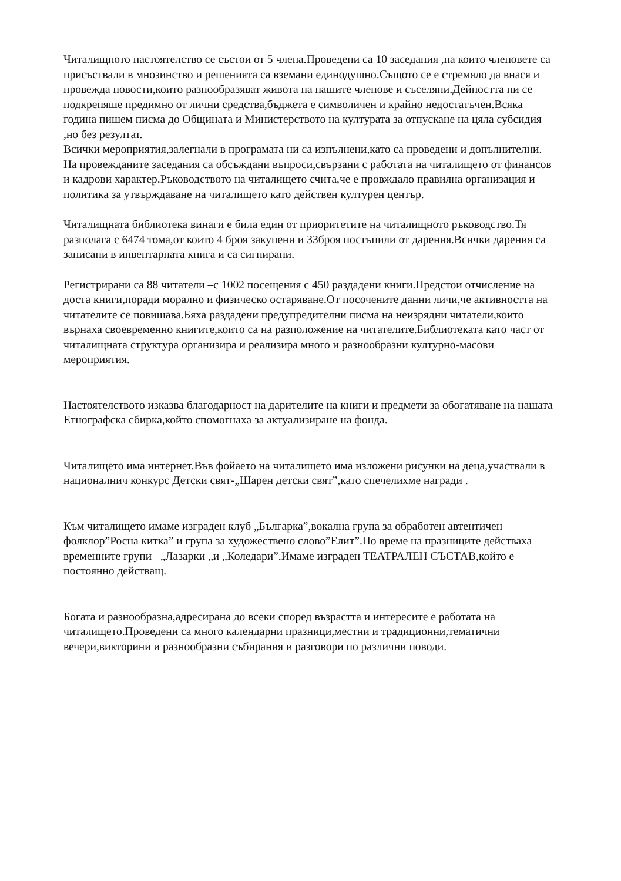Читалищното настоятелство се състои от 5 члена.Проведени са 10 заседания ,на които членовете са присъствали в мнозинство и решенията са вземани единодушно.Същото се е стремяло да внася и провежда новости,които разнообразяват живота на нашите членове и съселяни.Дейността ни се подкрепяше предимно от лични средства,бъджета е символичен и крайно недостатъчен.Всяка година пишем писма до Общината и Министерството на културата за отпускане на цяла субсидия ,но без резултат.
Всички мероприятия,залегнали в програмата ни са изпълнени,като са проведени и допълнителни.
На провежданите заседания са обсъждани въпроси,свързани с работата на читалището от финансов и кадрови характер.Ръководството на читалището счита,че е провждало правилна организация и политика за утвърждаване на читалището като действен културен център.
Читалищната библиотека винаги е била един от приоритетите на читалищното ръководство.Тя разполага с 6474 тома,от които 4 броя закупени и 33броя постъпили от дарения.Всички дарения са записани в инвентарната книга и са сигнирани.
Регистрирани са 88 читатели –с 1002 посещения с 450 раздадени книги.Предстои отчисление на доста книги,поради морално и физическо остаряване.От посочените данни личи,че активността на читателите се повишава.Бяха раздадени предупредителни писма на неизрядни читатели,които върнаха своевременно книгите,които са на разположение на читателите.Библиотеката като част от читалищната структура организира и реализира много и разнообразни културно-масови мероприятия.
Настоятелството изказва благодарност на дарителите на книги и предмети за обогатяване на нашата Етнографска сбирка,който спомогнаха за актуализиране на фонда.
Читалището има интернет.Във фойаето на читалището има изложени рисунки на деца,участвали в националнич конкурс Детски свят-„Шарен детски свят”,като спечелихме награди .
Към читалището имаме изграден клуб „Българка”,вокална група за обработен автентичен фолклор”Росна китка” и група за художествено слово”Елит”.По време на празниците действаха временните групи –„Лазарки „и „Коледари”.Имаме изграден ТЕАТРАЛЕН СЪСТАВ,който е постоянно действащ.
Богата и разнообразна,адресирана до всеки според възрастта и интересите е работата на читалището.Проведени са много календарни празници,местни и традиционни,тематични вечери,викторини и разнообразни събирания и разговори по различни поводи.